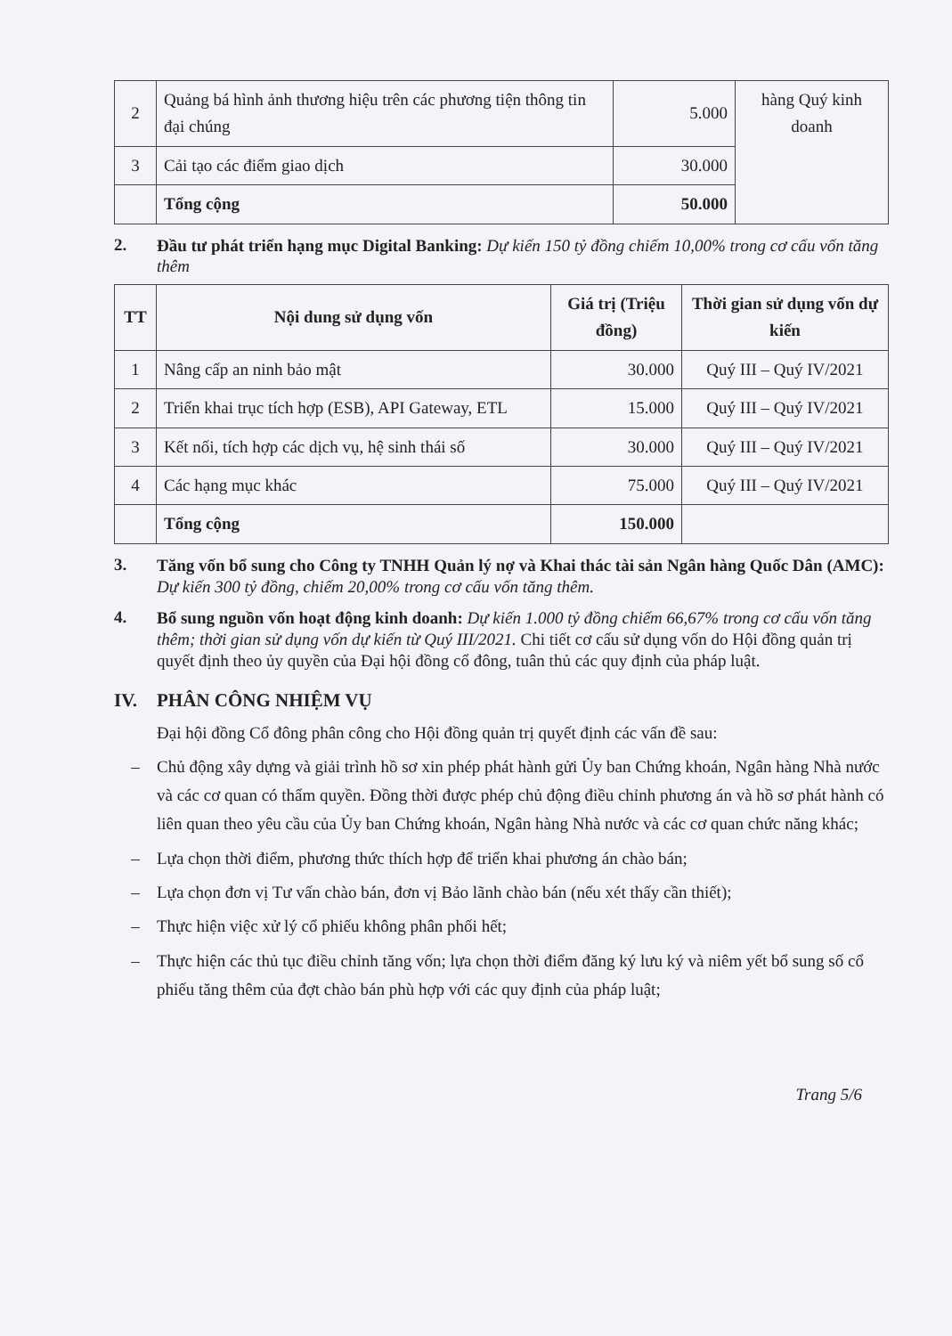| 2 | Quảng bá hình ảnh thương hiệu trên các phương tiện thông tin đại chúng | 5.000 | hàng Quý kinh doanh |
| 3 | Cải tạo các điểm giao dịch | 30.000 | |
| | Tổng cộng | 50.000 | |
2.
Đầu tư phát triển hạng mục Digital Banking: Dự kiến 150 tỷ đồng chiếm 10,00% trong cơ cấu vốn tăng thêm
| TT | Nội dung sử dụng vốn | Giá trị (Triệu đồng) | Thời gian sử dụng vốn dự kiến |
| --- | --- | --- | --- |
| 1 | Nâng cấp an ninh bảo mật | 30.000 | Quý III – Quý IV/2021 |
| 2 | Triển khai trục tích hợp (ESB), API Gateway, ETL | 15.000 | Quý III – Quý IV/2021 |
| 3 | Kết nối, tích hợp các dịch vụ, hệ sinh thái số | 30.000 | Quý III – Quý IV/2021 |
| 4 | Các hạng mục khác | 75.000 | Quý III – Quý IV/2021 |
| | Tổng cộng | 150.000 | |
3.
Tăng vốn bổ sung cho Công ty TNHH Quản lý nợ và Khai thác tài sản Ngân hàng Quốc Dân (AMC): Dự kiến 300 tỷ đồng, chiếm 20,00% trong cơ cấu vốn tăng thêm.
4.
Bổ sung nguồn vốn hoạt động kinh doanh: Dự kiến 1.000 tỷ đồng chiếm 66,67% trong cơ cấu vốn tăng thêm; thời gian sử dụng vốn dự kiến từ Quý III/2021. Chi tiết cơ cấu sử dụng vốn do Hội đồng quản trị quyết định theo ủy quyền của Đại hội đồng cổ đông, tuân thủ các quy định của pháp luật.
IV. PHÂN CÔNG NHIỆM VỤ
Đại hội đồng Cổ đông phân công cho Hội đồng quản trị quyết định các vấn đề sau:
– Chủ động xây dựng và giải trình hồ sơ xin phép phát hành gửi Ủy ban Chứng khoán, Ngân hàng Nhà nước và các cơ quan có thẩm quyền. Đồng thời được phép chủ động điều chỉnh phương án và hồ sơ phát hành có liên quan theo yêu cầu của Ủy ban Chứng khoán, Ngân hàng Nhà nước và các cơ quan chức năng khác;
– Lựa chọn thời điểm, phương thức thích hợp để triển khai phương án chào bán;
– Lựa chọn đơn vị Tư vấn chào bán, đơn vị Bảo lãnh chào bán (nếu xét thấy cần thiết);
– Thực hiện việc xử lý cổ phiếu không phân phối hết;
– Thực hiện các thủ tục điều chỉnh tăng vốn; lựa chọn thời điểm đăng ký lưu ký và niêm yết bổ sung số cổ phiếu tăng thêm của đợt chào bán phù hợp với các quy định của pháp luật;
Trang 5/6